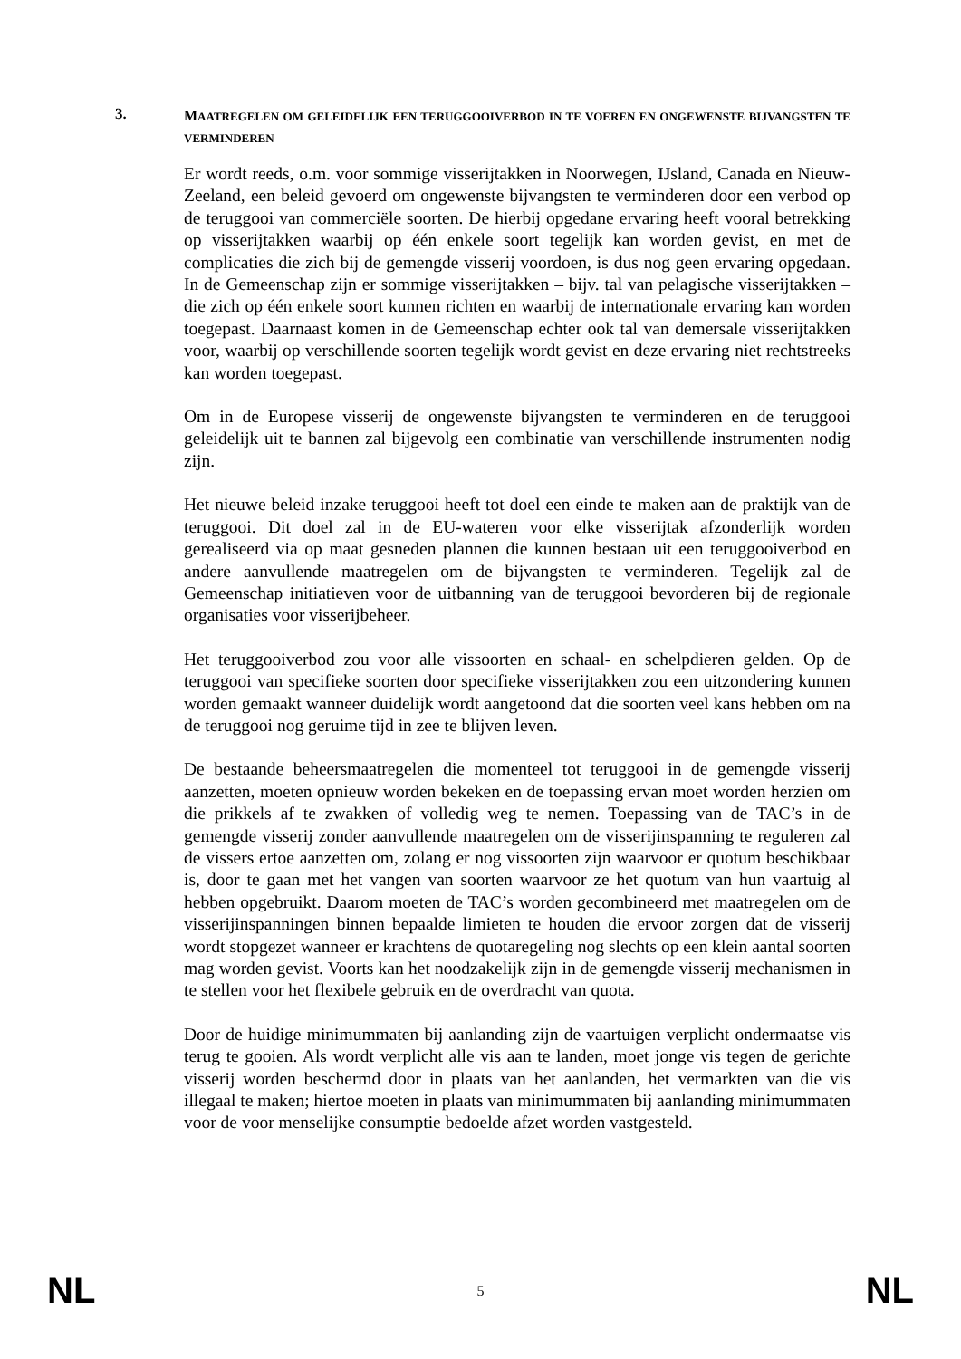3.
MAATREGELEN OM GELEIDELIJK EEN TERUGGOOIVERBOD IN TE VOEREN EN ONGEWENSTE BIJVANGSTEN TE VERMINDEREN
Er wordt reeds, o.m. voor sommige visserijtakken in Noorwegen, IJsland, Canada en Nieuw-Zeeland, een beleid gevoerd om ongewenste bijvangsten te verminderen door een verbod op de teruggooi van commerciële soorten. De hierbij opgedane ervaring heeft vooral betrekking op visserijtakken waarbij op één enkele soort tegelijk kan worden gevist, en met de complicaties die zich bij de gemengde visserij voordoen, is dus nog geen ervaring opgedaan. In de Gemeenschap zijn er sommige visserijtakken – bijv. tal van pelagische visserijtakken – die zich op één enkele soort kunnen richten en waarbij de internationale ervaring kan worden toegepast. Daarnaast komen in de Gemeenschap echter ook tal van demersale visserijtakken voor, waarbij op verschillende soorten tegelijk wordt gevist en deze ervaring niet rechtstreeks kan worden toegepast.
Om in de Europese visserij de ongewenste bijvangsten te verminderen en de teruggooi geleidelijk uit te bannen zal bijgevolg een combinatie van verschillende instrumenten nodig zijn.
Het nieuwe beleid inzake teruggooi heeft tot doel een einde te maken aan de praktijk van de teruggooi. Dit doel zal in de EU-wateren voor elke visserijtak afzonderlijk worden gerealiseerd via op maat gesneden plannen die kunnen bestaan uit een teruggooiverbod en andere aanvullende maatregelen om de bijvangsten te verminderen. Tegelijk zal de Gemeenschap initiatieven voor de uitbanning van de teruggooi bevorderen bij de regionale organisaties voor visserijbeheer.
Het teruggooiverbod zou voor alle vissoorten en schaal- en schelpdieren gelden. Op de teruggooi van specifieke soorten door specifieke visserijtakken zou een uitzondering kunnen worden gemaakt wanneer duidelijk wordt aangetoond dat die soorten veel kans hebben om na de teruggooi nog geruime tijd in zee te blijven leven.
De bestaande beheersmaatregelen die momenteel tot teruggooi in de gemengde visserij aanzetten, moeten opnieuw worden bekeken en de toepassing ervan moet worden herzien om die prikkels af te zwakken of volledig weg te nemen. Toepassing van de TAC’s in de gemengde visserij zonder aanvullende maatregelen om de visserijinspanning te reguleren zal de vissers ertoe aanzetten om, zolang er nog vissoorten zijn waarvoor er quotum beschikbaar is, door te gaan met het vangen van soorten waarvoor ze het quotum van hun vaartuig al hebben opgebruikt. Daarom moeten de TAC’s worden gecombineerd met maatregelen om de visserijinspanningen binnen bepaalde limieten te houden die ervoor zorgen dat de visserij wordt stopgezet wanneer er krachtens de quotaregeling nog slechts op een klein aantal soorten mag worden gevist. Voorts kan het noodzakelijk zijn in de gemengde visserij mechanismen in te stellen voor het flexibele gebruik en de overdracht van quota.
Door de huidige minimummaten bij aanlanding zijn de vaartuigen verplicht ondermaatse vis terug te gooien. Als wordt verplicht alle vis aan te landen, moet jonge vis tegen de gerichte visserij worden beschermd door in plaats van het aanlanden, het vermarkten van die vis illegaal te maken; hiertoe moeten in plaats van minimummaten bij aanlanding minimummaten voor de voor menselijke consumptie bedoelde afzet worden vastgesteld.
NL 5 NL